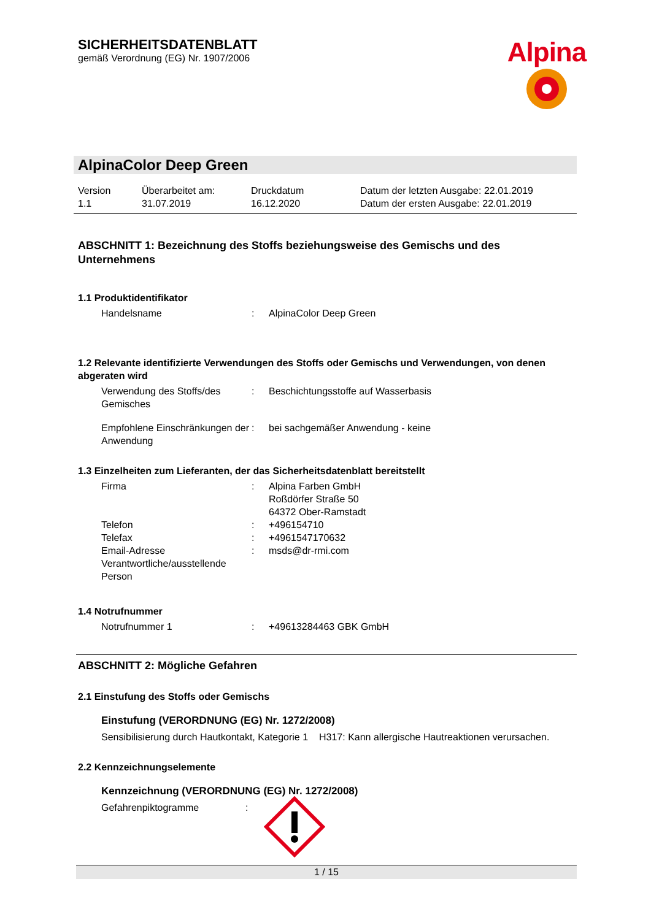SICHERHEITSDATENBLATT
gemäß Verordnung (EG) Nr. 1907/2006
Alpina
AlpinaColor Deep Green
Version
1.1
Überarbeitet am:
31.07.2019
Druckdatum
16.12.2020
Datum der letzten Ausgabe: 22.01.2019
Datum der ersten Ausgabe: 22.01.2019
ABSCHNITT 1: Bezeichnung des Stoffs beziehungsweise des Gemischs und des Unternehmens
1.1 Produktidentifikator
Handelsname : AlpinaColor Deep Green
1.2 Relevante identifizierte Verwendungen des Stoffs oder Gemischs und Verwendungen, von denen abgeraten wird
Verwendung des Stoffs/des Gemisches
: Beschichtungsstoffe auf Wasserbasis
Empfohlene Einschränkungen der Anwendung
: bei sachgemäßer Anwendung - keine
1.3 Einzelheiten zum Lieferanten, der das Sicherheitsdatenblatt bereitstellt
Firma : Alpina Farben GmbH
Roßdörfer Straße 50
64372 Ober-Ramstadt
Telefon : +496154710
Telefax : +4961547170632
Email-Adresse Verantwortliche/ausstellende Person
: msds@dr-rmi.com
1.4 Notrufnummer
Notrufnummer 1 : +49613284463 GBK GmbH
ABSCHNITT 2: Mögliche Gefahren
2.1 Einstufung des Stoffs oder Gemischs
Einstufung (VERORDNUNG (EG) Nr. 1272/2008)
Sensibilisierung durch Hautkontakt, Kategorie 1
H317: Kann allergische Hautreaktionen verursachen.
2.2 Kennzeichnungselemente
Kennzeichnung (VERORDNUNG (EG) Nr. 1272/2008)
Gefahrenpiktogramme :
1 / 15